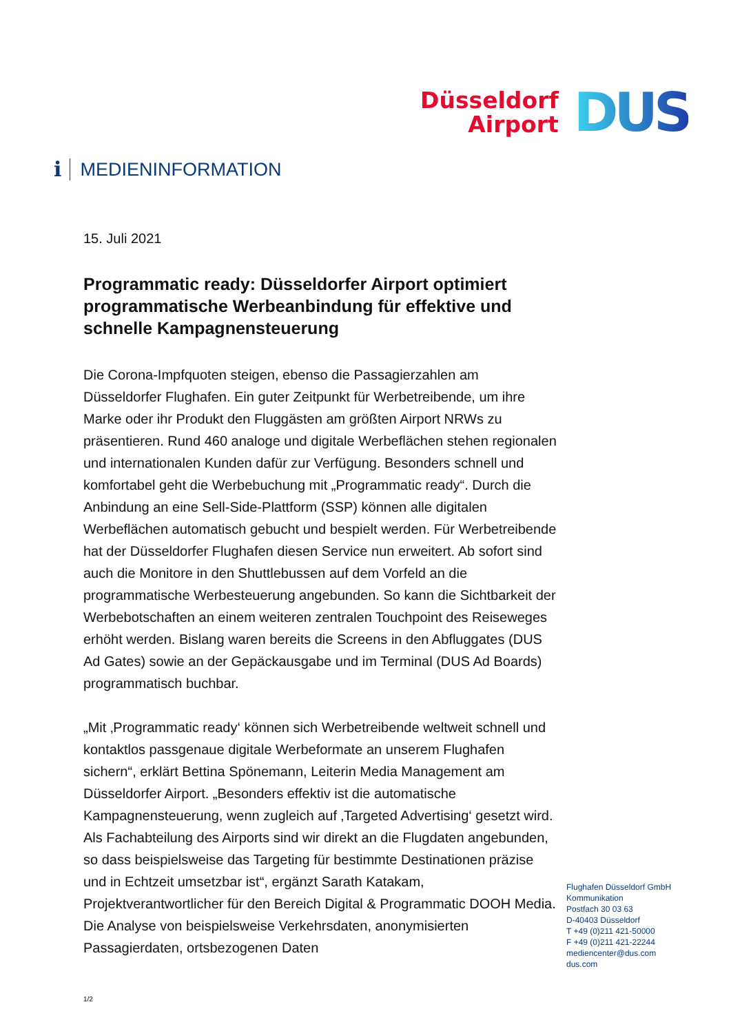Düsseldorf
Airport
DUS
i MEDIENINFORMATION
15. Juli 2021
Programmatic ready: Düsseldorfer Airport optimiert programmatische Werbeanbindung für effektive und schnelle Kampagnensteuerung
Die Corona-Impfquoten steigen, ebenso die Passagierzahlen am Düsseldorfer Flughafen. Ein guter Zeitpunkt für Werbetreibende, um ihre Marke oder ihr Produkt den Fluggästen am größten Airport NRWs zu präsentieren. Rund 460 analoge und digitale Werbeflächen stehen regionalen und internationalen Kunden dafür zur Verfügung. Besonders schnell und komfortabel geht die Werbebuchung mit „Programmatic ready“. Durch die Anbindung an eine Sell-Side-Plattform (SSP) können alle digitalen Werbeflächen automatisch gebucht und bespielt werden. Für Werbetreibende hat der Düsseldorfer Flughafen diesen Service nun erweitert. Ab sofort sind auch die Monitore in den Shuttlebussen auf dem Vorfeld an die programmatische Werbesteuerung angebunden. So kann die Sichtbarkeit der Werbebotschaften an einem weiteren zentralen Touchpoint des Reiseweges erhöht werden. Bislang waren bereits die Screens in den Abfluggates (DUS Ad Gates) sowie an der Gepäckausgabe und im Terminal (DUS Ad Boards) programmatisch buchbar.
„Mit ‚Programmatic ready‘ können sich Werbetreibende weltweit schnell und kontaktlos passgenaue digitale Werbeformate an unserem Flughafen sichern“, erklärt Bettina Spönemann, Leiterin Media Management am Düsseldorfer Airport. „Besonders effektiv ist die automatische Kampagnensteuerung, wenn zugleich auf ‚Targeted Advertising‘ gesetzt wird. Als Fachabteilung des Airports sind wir direkt an die Flugdaten angebunden, so dass beispielsweise das Targeting für bestimmte Destinationen präzise und in Echtzeit umsetzbar ist“, ergänzt Sarath Katakam, Projektverantwortlicher für den Bereich Digital & Programmatic DOOH Media. Die Analyse von beispielsweise Verkehrsdaten, anonymisierten Passagierdaten, ortsbezogenen Daten
Flughafen Düsseldorf GmbH
Kommunikation
Postfach 30 03 63
D-40403 Düsseldorf
T +49 (0)211 421-50000
F +49 (0)211 421-22244
mediencenter@dus.com
dus.com
1/2